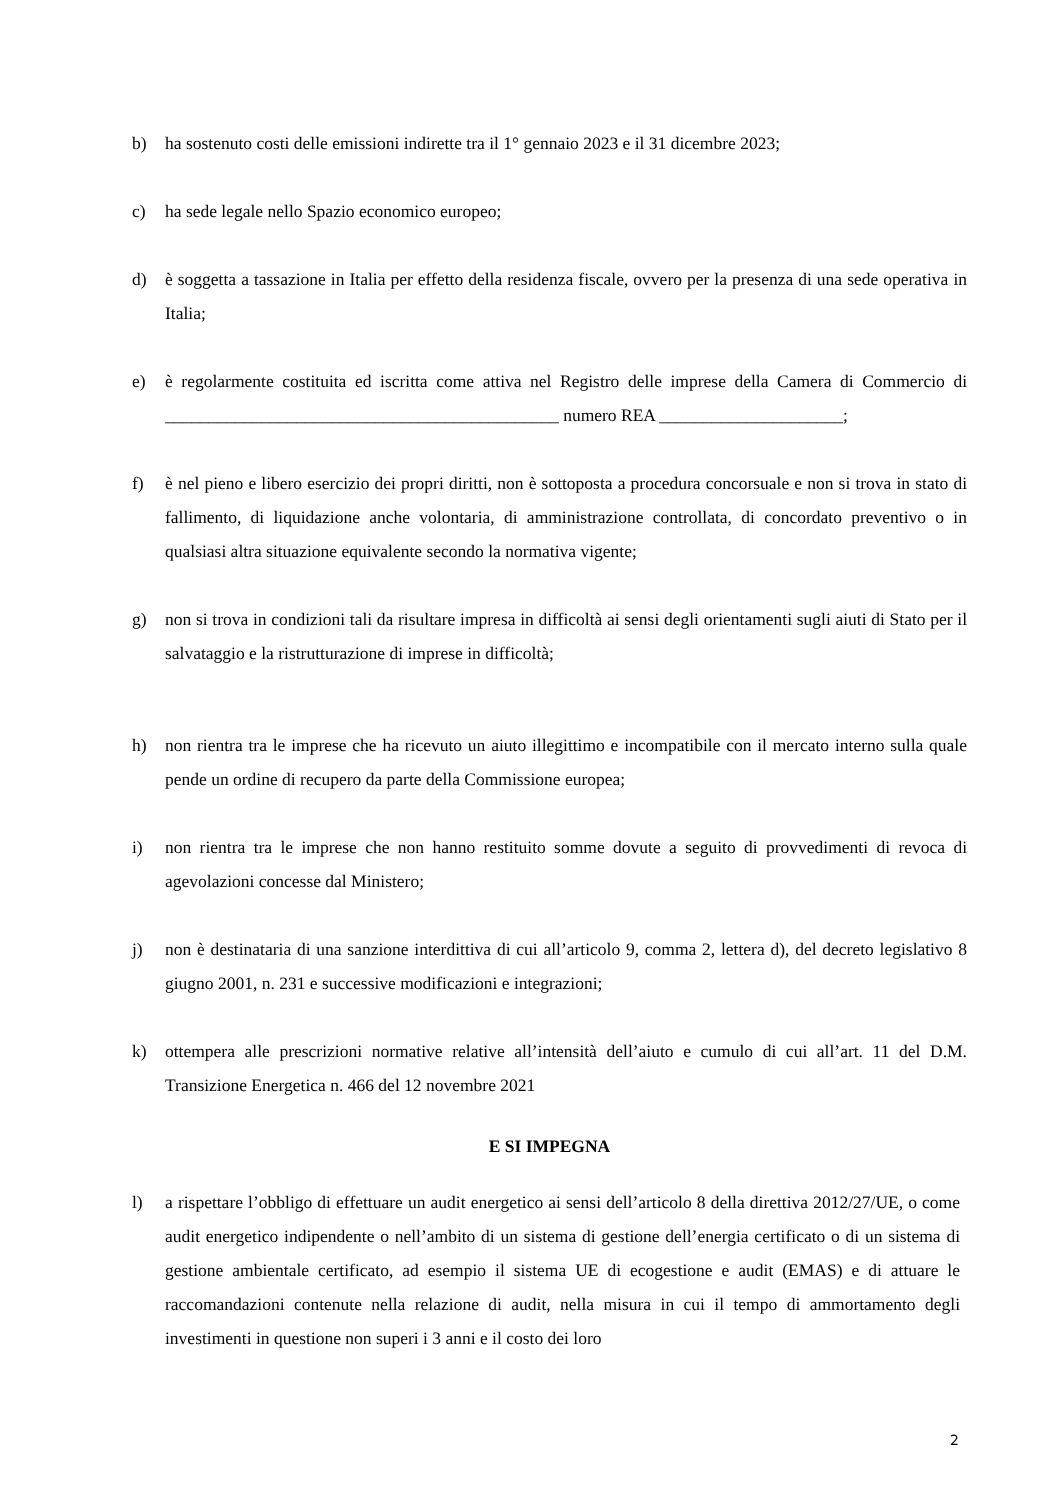b) ha sostenuto costi delle emissioni indirette tra il 1° gennaio 2023 e il 31 dicembre 2023;
c) ha sede legale nello Spazio economico europeo;
d) è soggetta a tassazione in Italia per effetto della residenza fiscale, ovvero per la presenza di una sede operativa in Italia;
e) è regolarmente costituita ed iscritta come attiva nel Registro delle imprese della Camera di Commercio di _____________________________________________ numero REA _____________________;
f) è nel pieno e libero esercizio dei propri diritti, non è sottoposta a procedura concorsuale e non si trova in stato di fallimento, di liquidazione anche volontaria, di amministrazione controllata, di concordato preventivo o in qualsiasi altra situazione equivalente secondo la normativa vigente;
g) non si trova in condizioni tali da risultare impresa in difficoltà ai sensi degli orientamenti sugli aiuti di Stato per il salvataggio e la ristrutturazione di imprese in difficoltà;
h) non rientra tra le imprese che ha ricevuto un aiuto illegittimo e incompatibile con il mercato interno sulla quale pende un ordine di recupero da parte della Commissione europea;
i) non rientra tra le imprese che non hanno restituito somme dovute a seguito di provvedimenti di revoca di agevolazioni concesse dal Ministero;
j) non è destinataria di una sanzione interdittiva di cui all’articolo 9, comma 2, lettera d), del decreto legislativo 8 giugno 2001, n. 231 e successive modificazioni e integrazioni;
k) ottempera alle prescrizioni normative relative all’intensità dell’aiuto e cumulo di cui all’art. 11 del D.M. Transizione Energetica n. 466 del 12 novembre 2021
E SI IMPEGNA
l) a rispettare l’obbligo di effettuare un audit energetico ai sensi dell’articolo 8 della direttiva 2012/27/UE, o come audit energetico indipendente o nell’ambito di un sistema di gestione dell’energia certificato o di un sistema di gestione ambientale certificato, ad esempio il sistema UE di ecogestione e audit (EMAS) e di attuare le raccomandazioni contenute nella relazione di audit, nella misura in cui il tempo di ammortamento degli investimenti in questione non superi i 3 anni e il costo dei loro
2